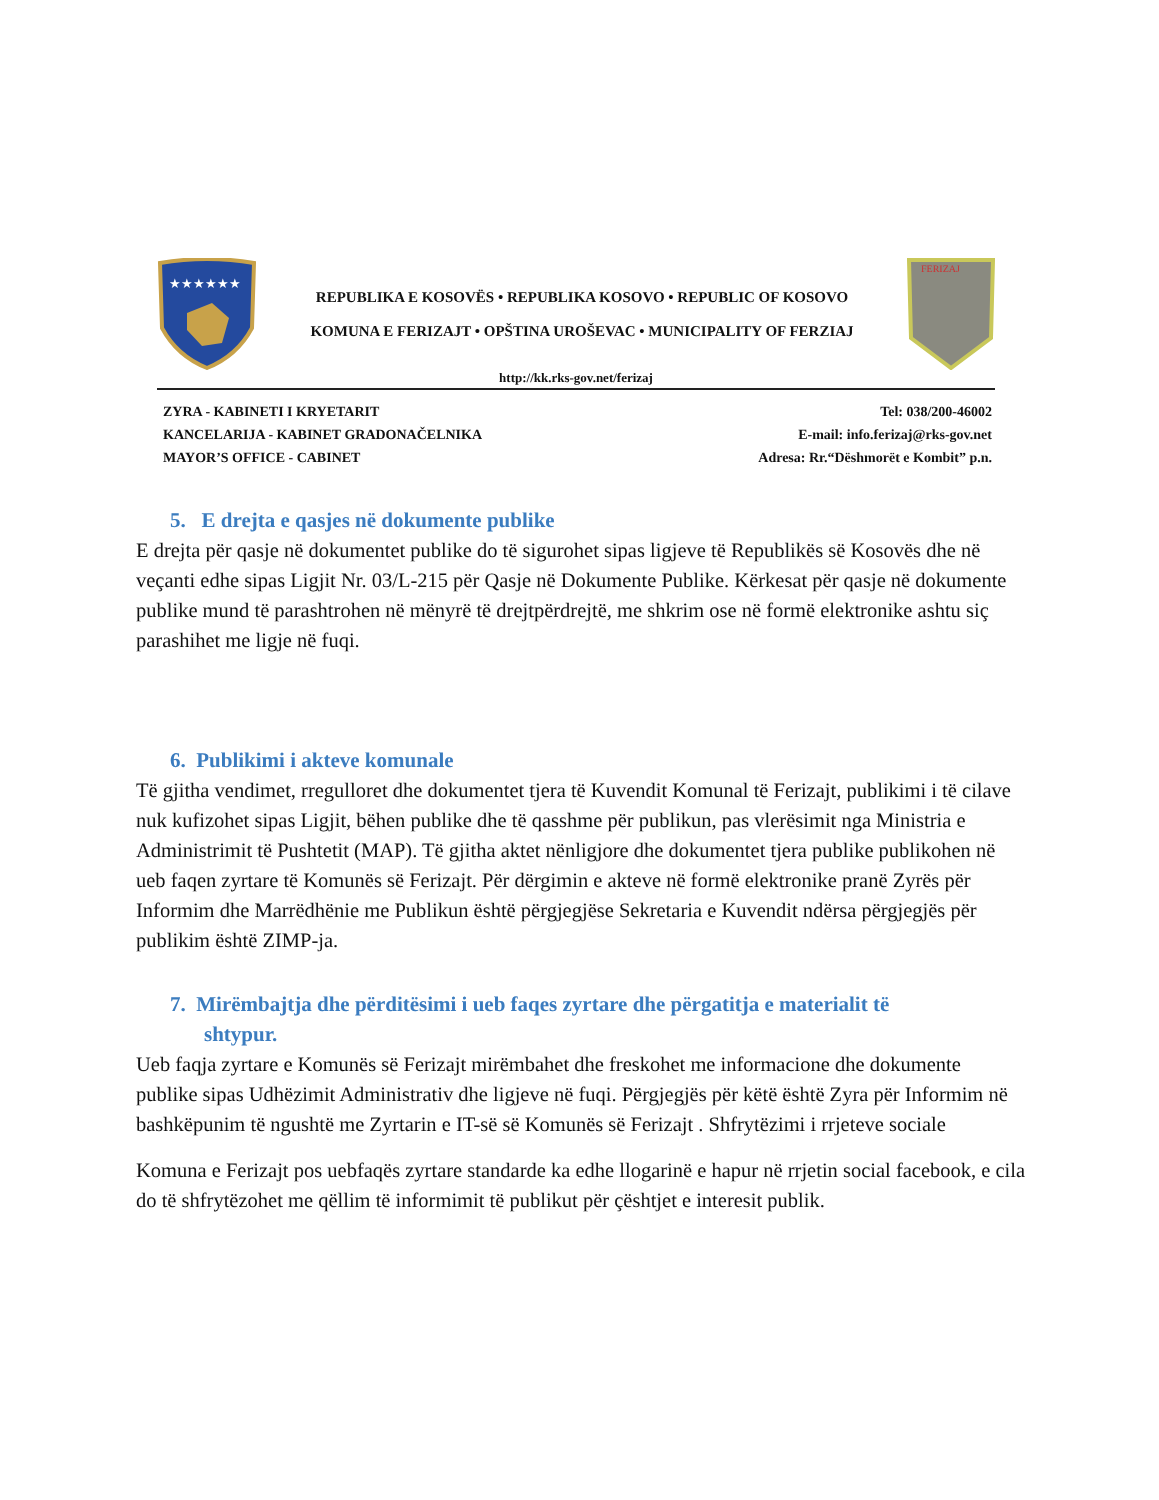★★★★★★
REPUBLIKA E KOSOVËS • REPUBLIKA KOSOVO • REPUBLIC OF KOSOVO
KOMUNA E FERIZAJT • OPŠTINA UROŠEVAC • MUNICIPALITY OF FERZIAJ
FERIZAJ
http://kk.rks-gov.net/ferizaj
ZYRA - KABINETI I KRYETARIT
KANCELARIJA - KABINET GRADONAČELNIKA
MAYOR’S OFFICE - CABINET
Tel: 038/200-46002
E-mail: info.ferizaj@rks-gov.net
Adresa: Rr.“Dëshmorët e Kombit” p.n.
5. E drejta e qasjes në dokumente publike
E drejta për qasje në dokumentet publike do të sigurohet sipas ligjeve të Republikës së Kosovës dhe në veçanti edhe sipas Ligjit Nr. 03/L-215 për Qasje në Dokumente Publike. Kërkesat për qasje në dokumente publike mund të parashtrohen në mënyrë të drejtpërdrejtë, me shkrim ose në formë elektronike ashtu siç parashihet me ligje në fuqi.
6. Publikimi i akteve komunale
Të gjitha vendimet, rregulloret dhe dokumentet tjera të Kuvendit Komunal të Ferizajt, publikimi i të cilave nuk kufizohet sipas Ligjit, bëhen publike dhe të qasshme për publikun, pas vlerësimit nga Ministria e Administrimit të Pushtetit (MAP). Të gjitha aktet nënligjore dhe dokumentet tjera publike publikohen në ueb faqen zyrtare të Komunës së Ferizajt. Për dërgimin e akteve në formë elektronike pranë Zyrës për Informim dhe Marrëdhënie me Publikun është përgjegjëse Sekretaria e Kuvendit ndërsa përgjegjës për publikim është ZIMP-ja.
7. Mirëmbajtja dhe përditësimi i ueb faqes zyrtare dhe përgatitja e materialit të
shtypur.
Ueb faqja zyrtare e Komunës së Ferizajt mirëmbahet dhe freskohet me informacione dhe dokumente publike sipas Udhëzimit Administrativ dhe ligjeve në fuqi. Përgjegjës për këtë është Zyra për Informim në bashkëpunim të ngushtë me Zyrtarin e IT-së së Komunës së Ferizajt . Shfrytëzimi i rrjeteve sociale
Komuna e Ferizajt pos uebfaqës zyrtare standarde ka edhe llogarinë e hapur në rrjetin social facebook, e cila do të shfrytëzohet me qëllim të informimit të publikut për çështjet e interesit publik.